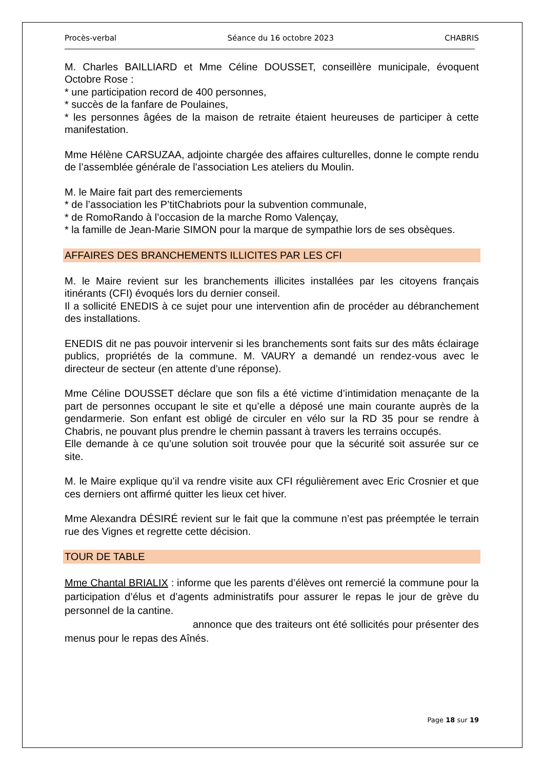Procès-verbal Séance du 16 octobre 2023 CHABRIS
M. Charles BAILLIARD et Mme Céline DOUSSET, conseillère municipale, évoquent Octobre Rose :
* une participation record de 400 personnes,
* succès de la fanfare de Poulaines,
* les personnes âgées de la maison de retraite étaient heureuses de participer à cette manifestation.
Mme Hélène CARSUZAA, adjointe chargée des affaires culturelles, donne le compte rendu de l’assemblée générale de l’association Les ateliers du Moulin.
M. le Maire fait part des remerciements
* de l’association les P’titChabriots pour la subvention communale,
* de RomoRando à l’occasion de la marche Romo Valençay,
* la famille de Jean-Marie SIMON pour la marque de sympathie lors de ses obsèques.
AFFAIRES DES BRANCHEMENTS ILLICITES PAR LES CFI
M. le Maire revient sur les branchements illicites installées par les citoyens français itinérants (CFI) évoqués lors du dernier conseil.
Il a sollicité ENEDIS à ce sujet pour une intervention afin de procéder au débranchement des installations.
ENEDIS dit ne pas pouvoir intervenir si les branchements sont faits sur des mâts éclairage publics, propriétés de la commune. M. VAURY a demandé un rendez-vous avec le directeur de secteur (en attente d’une réponse).
Mme Céline DOUSSET déclare que son fils a été victime d’intimidation menaçante de la part de personnes occupant le site et qu’elle a déposé une main courante auprès de la gendarmerie. Son enfant est obligé de circuler en vélo sur la RD 35 pour se rendre à Chabris, ne pouvant plus prendre le chemin passant à travers les terrains occupés.
Elle demande à ce qu’une solution soit trouvée pour que la sécurité soit assurée sur ce site.
M. le Maire explique qu’il va rendre visite aux CFI régulièrement avec Eric Crosnier et que ces derniers ont affirmé quitter les lieux cet hiver.
Mme Alexandra DÉSIRÉ revient sur le fait que la commune n’est pas préemptée le terrain rue des Vignes et regrette cette décision.
TOUR DE TABLE
Mme Chantal BRIALIX : informe que les parents d’élèves ont remercié la commune pour la participation d’élus et d’agents administratifs pour assurer le repas le jour de grève du personnel de la cantine.
annonce que des traiteurs ont été sollicités pour présenter des menus pour le repas des Aînés.
Page 18 sur 19